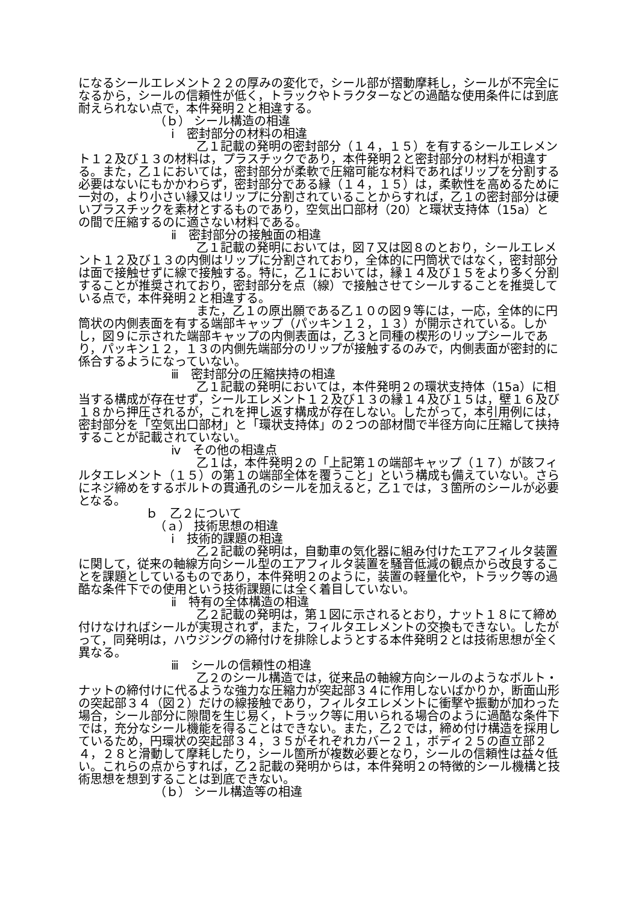になるシールエレメント２２の厚みの変化で，シール部が摺動摩耗し，シールが不完全になるから，シールの信頼性が低く，トラックやトラクターなどの過酷な使用条件には到底耐えられない点で，本件発明２と相違する。
（ｂ） シール構造の相違
ⅰ　密封部分の材料の相違
乙１記載の発明の密封部分（１４，１５）を有するシールエレメント１２及び１３の材料は，プラスチックであり，本件発明２と密封部分の材料が相違する。また，乙１においては，密封部分が柔軟で圧縮可能な材料であればリップを分割する必要はないにもかかわらず，密封部分である縁（１４，１５）は，柔軟性を高めるために一対の，より小さい縁又はリップに分割されていることからすれば，乙１の密封部分は硬いプラスチックを素材とするものであり，空気出口部材（20）と環状支持体（15a）との間で圧縮するのに適さない材料である。
ⅱ　密封部分の接触面の相違
乙１記載の発明においては，図７又は図８のとおり，シールエレメント１２及び１３の内側はリップに分割されており，全体的に円筒状ではなく，密封部分は面で接触せずに線で接触する。特に，乙１においては，縁１４及び１５をより多く分割することが推奨されており，密封部分を点（線）で接触させてシールすることを推奨している点で，本件発明２と相違する。
また，乙１の原出願である乙１０の図９等には，一応，全体的に円筒状の内側表面を有する端部キャップ（パッキン１２，１３）が開示されている。しかし，図９に示された端部キャップの内側表面は，乙３と同種の楔形のリップシールであり，パッキン１２，１３の内側先端部分のリップが接触するのみで，内側表面が密封的に係合するようになっていない。
ⅲ　密封部分の圧縮挟持の相違
乙１記載の発明においては，本件発明２の環状支持体（15a）に相当する構成が存在せず，シールエレメント１２及び１３の縁１４及び１５は，壁１６及び１８から押圧されるが，これを押し返す構成が存在しない。したがって，本引用例には，密封部分を「空気出口部材」と「環状支持体」の２つの部材間で半径方向に圧縮して挟持することが記載されていない。
ⅳ　その他の相違点
乙１は，本件発明２の「上記第１の端部キャップ（１７）が該フィルタエレメント（１５）の第１の端部全体を覆うこと」という構成も備えていない。さらにネジ締めをするボルトの貫通孔のシールを加えると，乙１では，３箇所のシールが必要となる。
ｂ　乙２について
（ａ） 技術思想の相違
ⅰ　技術的課題の相違
乙２記載の発明は，自動車の気化器に組み付けたエアフィルタ装置に関して，従来の軸線方向シール型のエアフィルタ装置を騒音低減の観点から改良することを課題としているものであり，本件発明２のように，装置の軽量化や，トラック等の過酷な条件下での使用という技術課題には全く着目していない。
ⅱ　特有の全体構造の相違
乙２記載の発明は，第１図に示されるとおり，ナット１８にて締め付けなければシールが実現されず，また，フィルタエレメントの交換もできない。したがって，同発明は，ハウジングの締付けを排除しようとする本件発明２とは技術思想が全く異なる。
ⅲ　シールの信頼性の相違
乙２のシール構造では，従来品の軸線方向シールのようなボルト・ナットの締付けに代るような強力な圧縮力が突起部３４に作用しないばかりか，断面山形の突起部３４（図２）だけの線接触であり，フィルタエレメントに衝撃や振動が加わった場合，シール部分に隙間を生じ易く，トラック等に用いられる場合のように過酷な条件下では，充分なシール機能を得ることはできない。また，乙２では，締め付け構造を採用しているため，円環状の突起部３４，３５がそれぞれカバー２１，ボディ２５の直立部２４，２８と滑動して摩耗したり，シール箇所が複数必要となり，シールの信頼性は益々低い。これらの点からすれば，乙２記載の発明からは，本件発明２の特徴的シール機構と技術思想を想到することは到底できない。
（ｂ） シール構造等の相違